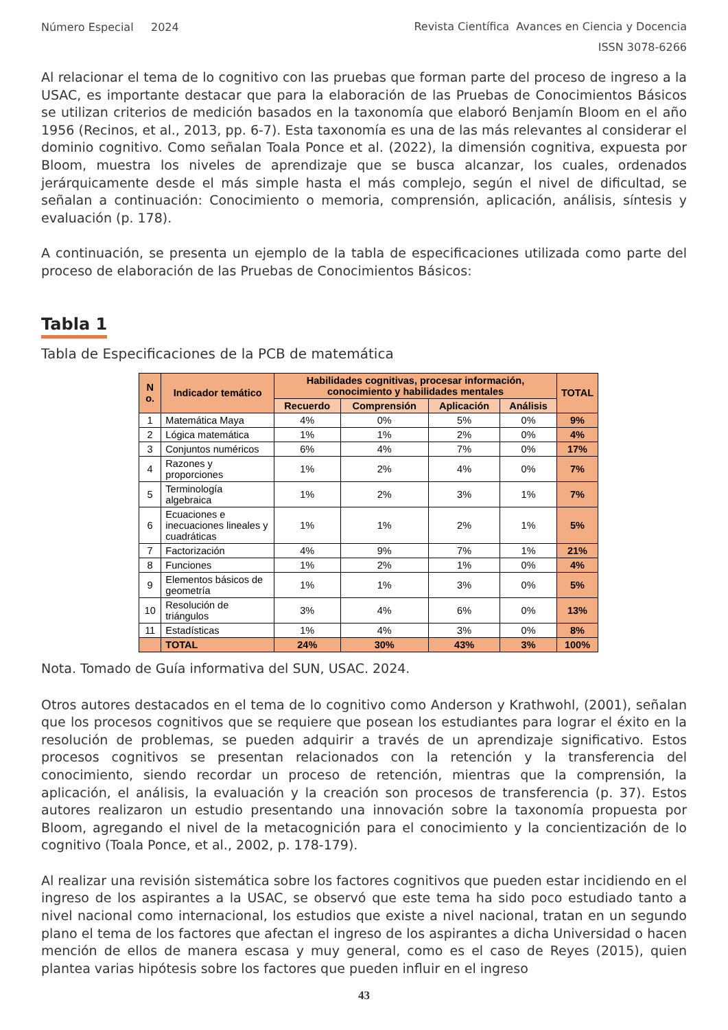Número Especial 2024 Revista Científica Avances en Ciencia y Docencia
ISSN 3078-6266
Al relacionar el tema de lo cognitivo con las pruebas que forman parte del proceso de ingreso a la USAC, es importante destacar que para la elaboración de las Pruebas de Conocimientos Básicos se utilizan criterios de medición basados en la taxonomía que elaboró Benjamín Bloom en el año 1956 (Recinos, et al., 2013, pp. 6-7). Esta taxonomía es una de las más relevantes al considerar el dominio cognitivo. Como señalan Toala Ponce et al. (2022), la dimensión cognitiva, expuesta por Bloom, muestra los niveles de aprendizaje que se busca alcanzar, los cuales, ordenados jerárquicamente desde el más simple hasta el más complejo, según el nivel de dificultad, se señalan a continuación: Conocimiento o memoria, comprensión, aplicación, análisis, síntesis y evaluación (p. 178).
A continuación, se presenta un ejemplo de la tabla de especificaciones utilizada como parte del proceso de elaboración de las Pruebas de Conocimientos Básicos:
Tabla 1
Tabla de Especificaciones de la PCB de matemática
| N o. | Indicador temático | Habilidades cognitivas, procesar información, conocimiento y habilidades mentales | | | | TOTAL |
| --- | --- | --- | --- | --- | --- | --- |
| | | Recuerdo | Comprensión | Aplicación | Análisis | |
| 1 | Matemática Maya | 4% | 0% | 5% | 0% | 9% |
| 2 | Lógica matemática | 1% | 1% | 2% | 0% | 4% |
| 3 | Conjuntos numéricos | 6% | 4% | 7% | 0% | 17% |
| 4 | Razones y proporciones | 1% | 2% | 4% | 0% | 7% |
| 5 | Terminología algebraica | 1% | 2% | 3% | 1% | 7% |
| 6 | Ecuaciones e inecuaciones lineales y cuadráticas | 1% | 1% | 2% | 1% | 5% |
| 7 | Factorización | 4% | 9% | 7% | 1% | 21% |
| 8 | Funciones | 1% | 2% | 1% | 0% | 4% |
| 9 | Elementos básicos de geometría | 1% | 1% | 3% | 0% | 5% |
| 10 | Resolución de triángulos | 3% | 4% | 6% | 0% | 13% |
| 11 | Estadísticas | 1% | 4% | 3% | 0% | 8% |
| | TOTAL | 24% | 30% | 43% | 3% | 100% |
Nota. Tomado de Guía informativa del SUN, USAC. 2024.
Otros autores destacados en el tema de lo cognitivo como Anderson y Krathwohl, (2001), señalan que los procesos cognitivos que se requiere que posean los estudiantes para lograr el éxito en la resolución de problemas, se pueden adquirir a través de un aprendizaje significativo. Estos procesos cognitivos se presentan relacionados con la retención y la transferencia del conocimiento, siendo recordar un proceso de retención, mientras que la comprensión, la aplicación, el análisis, la evaluación y la creación son procesos de transferencia (p. 37). Estos autores realizaron un estudio presentando una innovación sobre la taxonomía propuesta por Bloom, agregando el nivel de la metacognición para el conocimiento y la concientización de lo cognitivo (Toala Ponce, et al., 2002, p. 178-179).
Al realizar una revisión sistemática sobre los factores cognitivos que pueden estar incidiendo en el ingreso de los aspirantes a la USAC, se observó que este tema ha sido poco estudiado tanto a nivel nacional como internacional, los estudios que existe a nivel nacional, tratan en un segundo plano el tema de los factores que afectan el ingreso de los aspirantes a dicha Universidad o hacen mención de ellos de manera escasa y muy general, como es el caso de Reyes (2015), quien plantea varias hipótesis sobre los factores que pueden influir en el ingreso
43